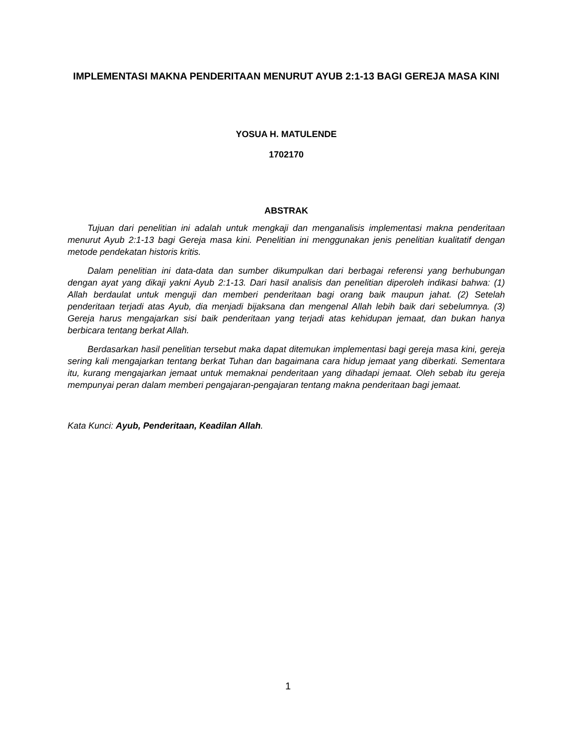IMPLEMENTASI MAKNA PENDERITAAN MENURUT AYUB 2:1-13 BAGI GEREJA MASA KINI
YOSUA H. MATULENDE
1702170
ABSTRAK
Tujuan dari penelitian ini adalah untuk mengkaji dan menganalisis implementasi makna penderitaan menurut Ayub 2:1-13 bagi Gereja masa kini. Penelitian ini menggunakan jenis penelitian kualitatif dengan metode pendekatan historis kritis.
Dalam penelitian ini data-data dan sumber dikumpulkan dari berbagai referensi yang berhubungan dengan ayat yang dikaji yakni Ayub 2:1-13. Dari hasil analisis dan penelitian diperoleh indikasi bahwa: (1) Allah berdaulat untuk menguji dan memberi penderitaan bagi orang baik maupun jahat. (2) Setelah penderitaan terjadi atas Ayub, dia menjadi bijaksana dan mengenal Allah lebih baik dari sebelumnya. (3) Gereja harus mengajarkan sisi baik penderitaan yang terjadi atas kehidupan jemaat, dan bukan hanya berbicara tentang berkat Allah.
Berdasarkan hasil penelitian tersebut maka dapat ditemukan implementasi bagi gereja masa kini, gereja sering kali mengajarkan tentang berkat Tuhan dan bagaimana cara hidup jemaat yang diberkati. Sementara itu, kurang mengajarkan jemaat untuk memaknai penderitaan yang dihadapi jemaat. Oleh sebab itu gereja mempunyai peran dalam memberi pengajaran-pengajaran tentang makna penderitaan bagi jemaat.
Kata Kunci: Ayub, Penderitaan, Keadilan Allah.
1